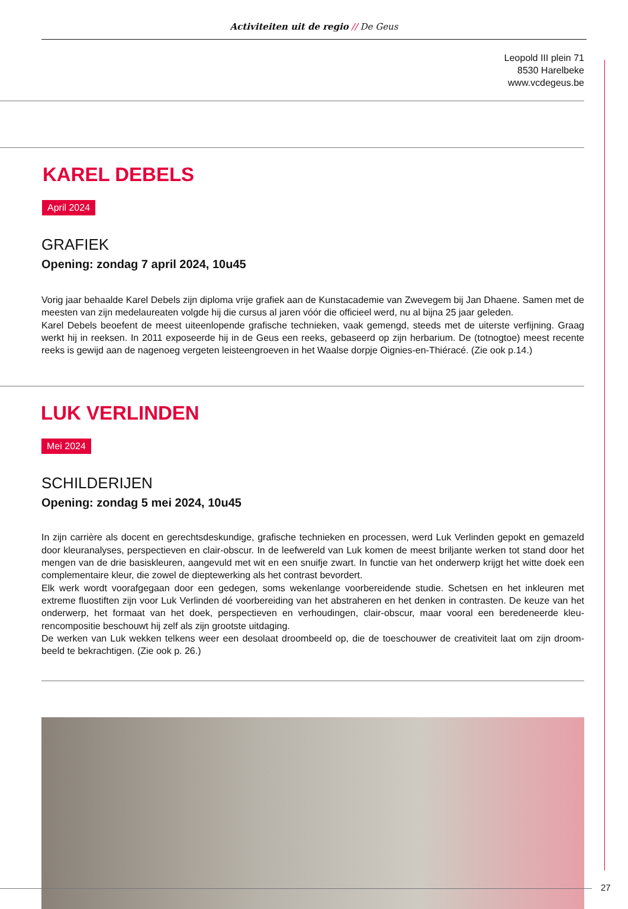Activiteiten uit de regio // De Geus
Leopold III plein 71
8530 Harelbeke
www.vcdegeus.be
KAREL DEBELS
April 2024
GRAFIEK
Opening: zondag 7 april 2024, 10u45
Vorig jaar behaalde Karel Debels zijn diploma vrije grafiek aan de Kunstacademie van Zwevegem bij Jan Dhaene. Samen met de meesten van zijn medelaureaten volgde hij die cursus al jaren vóór die officieel werd, nu al bijna 25 jaar geleden.
Karel Debels beoefent de meest uiteenlopende grafische technieken, vaak gemengd, steeds met de uiterste verfijning. Graag werkt hij in reeksen. In 2011 exposeerde hij in de Geus een reeks, gebaseerd op zijn herbarium. De (totnogtoe) meest recente reeks is gewijd aan de nagenoeg vergeten leisteengroeven in het Waalse dorpje Oignies-en-Thiéracé. (Zie ook p.14.)
LUK VERLINDEN
Mei 2024
SCHILDERIJEN
Opening: zondag 5 mei 2024, 10u45
In zijn carrière als docent en gerechtsdeskundige, grafische technieken en processen, werd Luk Verlinden gepokt en gemazeld door kleuranalyses, perspectieven en clair-obscur. In de leefwereld van Luk komen de meest briljante werken tot stand door het mengen van de drie basiskleuren, aangevuld met wit en een snuifje zwart. In functie van het onderwerp krijgt het witte doek een complementaire kleur, die zowel de dieptewerking als het contrast bevordert.
Elk werk wordt voorafgegaan door een gedegen, soms wekenlange voorbereidende studie. Schetsen en het inkleuren met extreme fluostiften zijn voor Luk Verlinden dé voorbereiding van het abstraheren en het denken in contrasten. De keuze van het onderwerp, het formaat van het doek, perspectieven en verhoudingen, clair-obscur, maar vooral een beredeneerde kleu­rencompositie beschouwt hij zelf als zijn grootste uitdaging.
De werken van Luk wekken telkens weer een desolaat droombeeld op, die de toeschouwer de creativiteit laat om zijn droom­beeld te bekrachtigen. (Zie ook p. 26.)
27